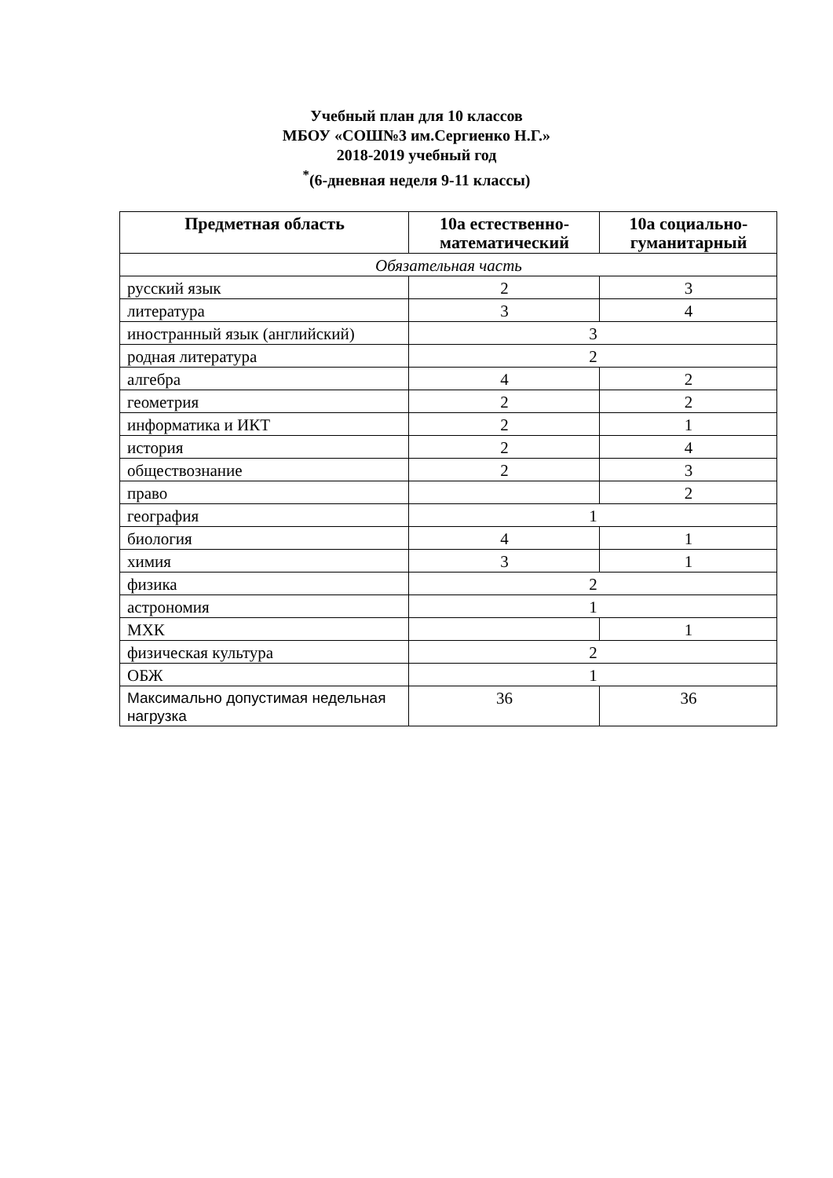Учебный план для 10 классов
МБОУ «СОШ№3 им.Сергиенко Н.Г.»
2018-2019 учебный год
<sup>*</sup> (6-дневная неделя 9-11 классы)
| Предметная область | 10а естественно-математический | 10а социально-гуманитарный |
| --- | --- | --- |
| Обязательная часть | | |
| русский язык | 2 | 3 |
| литература | 3 | 4 |
| иностранный язык (английский) | 3 | |
| родная литература | 2 | |
| алгебра | 4 | 2 |
| геометрия | 2 | 2 |
| информатика и ИКТ | 2 | 1 |
| история | 2 | 4 |
| обществознание | 2 | 3 |
| право | | 2 |
| география | 1 | |
| биология | 4 | 1 |
| химия | 3 | 1 |
| физика | 2 | |
| астрономия | 1 | |
| МХК | | 1 |
| физическая культура | 2 | |
| ОБЖ | 1 | |
| Максимально допустимая недельная нагрузка | 36 | 36 |